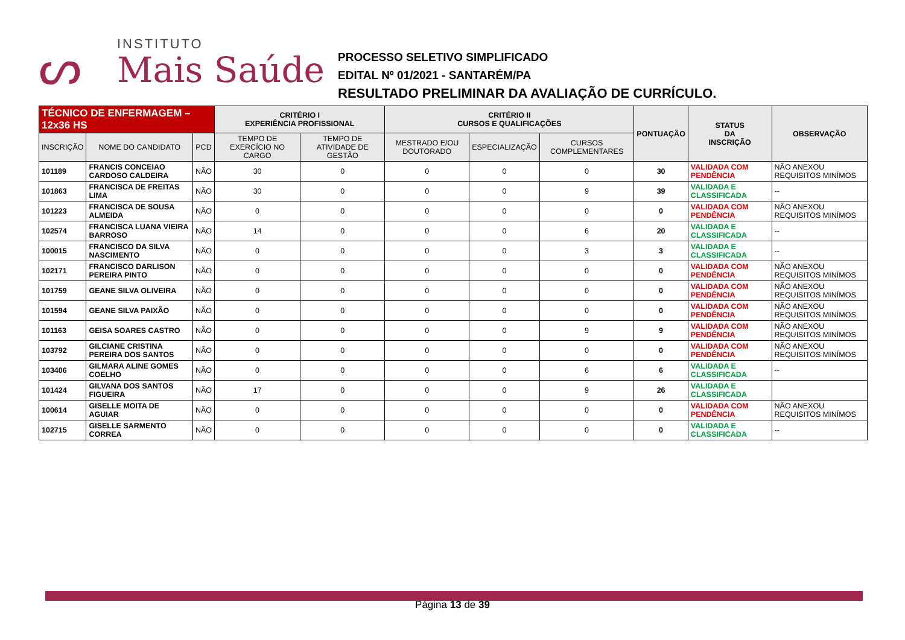ᔕ
INSTITUTO
Mais Saúde
PROCESSO SELETIVO SIMPLIFICADO
EDITAL Nº 01/2021 - SANTARÉM/PA
RESULTADO PRELIMINAR DA AVALIAÇÃO DE CURRÍCULO.
| TÉCNICO DE ENFERMAGEM – 12x36 HS | | | CRITÉRIO I EXPERIÊNCIA PROFISSIONAL | | CRITÉRIO II CURSOS E QUALIFICAÇÕES | | | PONTUAÇÃO | STATUS DA INSCRIÇÃO | OBSERVAÇÃO |
| --- | --- | --- | --- | --- | --- | --- | --- | --- | --- | --- |
| INSCRIÇÃO | NOME DO CANDIDATO | PCD | TEMPO DE EXERCÍCIO NO CARGO | TEMPO DE ATIVIDADE DE GESTÃO | MESTRADO E/OU DOUTORADO | ESPECIALIZAÇÃO | CURSOS COMPLEMENTARES | | | |
| 101189 | FRANCIS CONCEIAO CARDOSO CALDEIRA | NÃO | 30 | 0 | 0 | 0 | 0 | 30 | VALIDADA COM PENDÊNCIA | NÃO ANEXOU REQUISITOS MINÍMOS |
| 101863 | FRANCISCA DE FREITAS LIMA | NÃO | 30 | 0 | 0 | 0 | 9 | 39 | VALIDADA E CLASSIFICADA | -- |
| 101223 | FRANCISCA DE SOUSA ALMEIDA | NÃO | 0 | 0 | 0 | 0 | 0 | 0 | VALIDADA COM PENDÊNCIA | NÃO ANEXOU REQUISITOS MINÍMOS |
| 102574 | FRANCISCA LUANA VIEIRA BARROSO | NÃO | 14 | 0 | 0 | 0 | 6 | 20 | VALIDADA E CLASSIFICADA | -- |
| 100015 | FRANCISCO DA SILVA NASCIMENTO | NÃO | 0 | 0 | 0 | 0 | 3 | 3 | VALIDADA E CLASSIFICADA | -- |
| 102171 | FRANCISCO DARLISON PEREIRA PINTO | NÃO | 0 | 0 | 0 | 0 | 0 | 0 | VALIDADA COM PENDÊNCIA | NÃO ANEXOU REQUISITOS MINÍMOS |
| 101759 | GEANE SILVA OLIVEIRA | NÃO | 0 | 0 | 0 | 0 | 0 | 0 | VALIDADA COM PENDÊNCIA | NÃO ANEXOU REQUISITOS MINÍMOS |
| 101594 | GEANE SILVA PAIXÃO | NÃO | 0 | 0 | 0 | 0 | 0 | 0 | VALIDADA COM PENDÊNCIA | NÃO ANEXOU REQUISITOS MINÍMOS |
| 101163 | GEISA SOARES CASTRO | NÃO | 0 | 0 | 0 | 0 | 9 | 9 | VALIDADA COM PENDÊNCIA | NÃO ANEXOU REQUISITOS MINÍMOS |
| 103792 | GILCIANE CRISTINA PEREIRA DOS SANTOS | NÃO | 0 | 0 | 0 | 0 | 0 | 0 | VALIDADA COM PENDÊNCIA | NÃO ANEXOU REQUISITOS MINÍMOS |
| 103406 | GILMARA ALINE GOMES COELHO | NÃO | 0 | 0 | 0 | 0 | 6 | 6 | VALIDADA E CLASSIFICADA | -- |
| 101424 | GILVANA DOS SANTOS FIGUEIRA | NÃO | 17 | 0 | 0 | 0 | 9 | 26 | VALIDADA E CLASSIFICADA | |
| 100614 | GISELLE MOITA DE AGUIAR | NÃO | 0 | 0 | 0 | 0 | 0 | 0 | VALIDADA COM PENDÊNCIA | NÃO ANEXOU REQUISITOS MINÍMOS |
| 102715 | GISELLE SARMENTO CORREA | NÃO | 0 | 0 | 0 | 0 | 0 | 0 | VALIDADA E CLASSIFICADA | -- |
Página 13 de 39